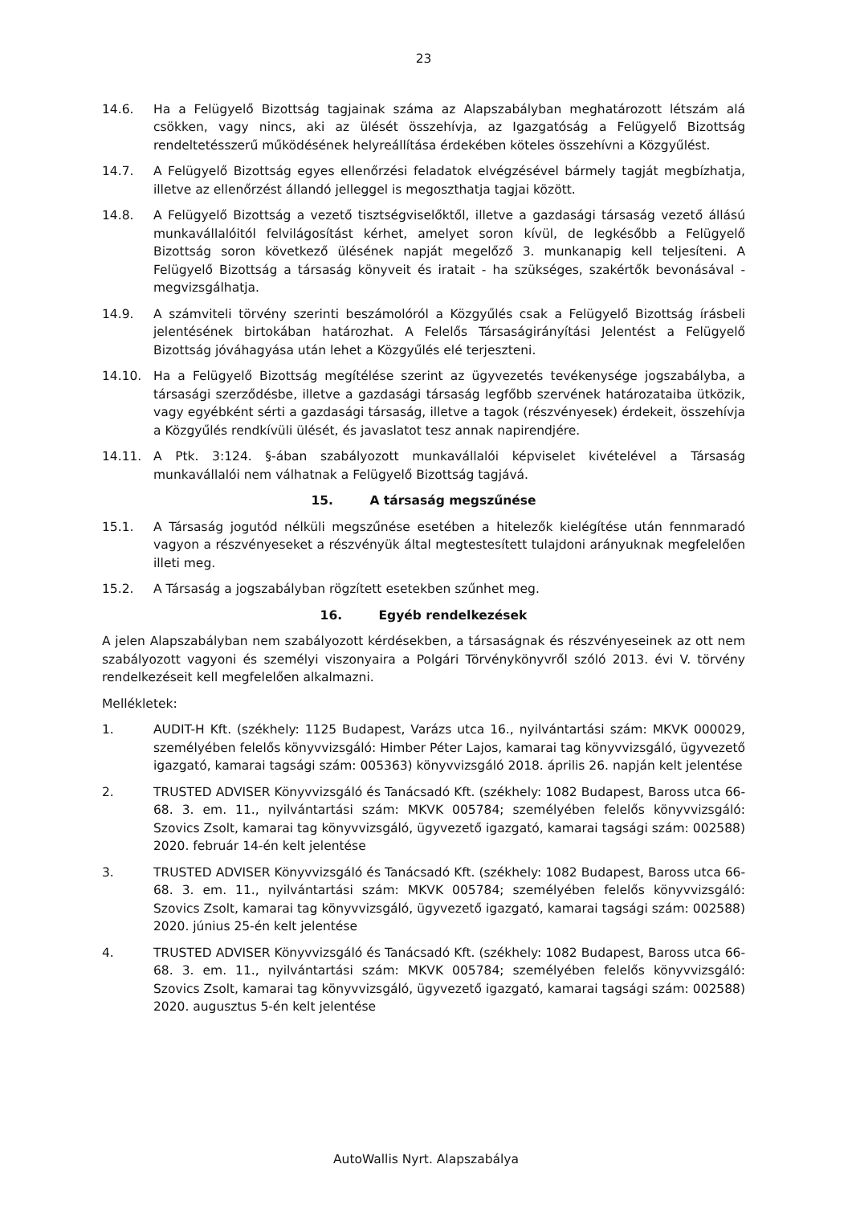23
14.6. Ha a Felügyelő Bizottság tagjainak száma az Alapszabályban meghatározott létszám alá csökken, vagy nincs, aki az ülését összehívja, az Igazgatóság a Felügyelő Bizottság rendeltetésszerű működésének helyreállítása érdekében köteles összehívni a Közgyűlést.
14.7. A Felügyelő Bizottság egyes ellenőrzési feladatok elvégzésével bármely tagját megbízhatja, illetve az ellenőrzést állandó jelleggel is megoszthatja tagjai között.
14.8. A Felügyelő Bizottság a vezető tisztségviselőktől, illetve a gazdasági társaság vezető állású munkavállalóitól felvilágosítást kérhet, amelyet soron kívül, de legkésőbb a Felügyelő Bizottság soron következő ülésének napját megelőző 3. munkanapig kell teljesíteni. A Felügyelő Bizottság a társaság könyveit és iratait - ha szükséges, szakértők bevonásával - megvizsgálhatja.
14.9. A számviteli törvény szerinti beszámolóról a Közgyűlés csak a Felügyelő Bizottság írásbeli jelentésének birtokában határozhat. A Felelős Társaságirányítási Jelentést a Felügyelő Bizottság jóváhagyása után lehet a Közgyűlés elé terjeszteni.
14.10. Ha a Felügyelő Bizottság megítélése szerint az ügyvezetés tevékenysége jogszabályba, a társasági szerződésbe, illetve a gazdasági társaság legfőbb szervének határozataiba ütközik, vagy egyébként sérti a gazdasági társaság, illetve a tagok (részvényesek) érdekeit, összehívja a Közgyűlés rendkívüli ülését, és javaslatot tesz annak napirendjére.
14.11. A Ptk. 3:124. §-ában szabályozott munkavállalói képviselet kivételével a Társaság munkavállalói nem válhatnak a Felügyelő Bizottság tagjává.
15. A társaság megszűnése
15.1. A Társaság jogutód nélküli megszűnése esetében a hitelezők kielégítése után fennmaradó vagyon a részvényeseket a részvényük által megtestesített tulajdoni arányuknak megfelelően illeti meg.
15.2. A Társaság a jogszabályban rögzített esetekben szűnhet meg.
16. Egyéb rendelkezések
A jelen Alapszabályban nem szabályozott kérdésekben, a társaságnak és részvényeseinek az ott nem szabályozott vagyoni és személyi viszonyaira a Polgári Törvénykönyvről szóló 2013. évi V. törvény rendelkezéseit kell megfelelően alkalmazni.
Mellékletek:
1. AUDIT-H Kft. (székhely: 1125 Budapest, Varázs utca 16., nyilvántartási szám: MKVK 000029, személyében felelős könyvvizsgáló: Himber Péter Lajos, kamarai tag könyvvizsgáló, ügyvezető igazgató, kamarai tagsági szám: 005363) könyvvizsgáló 2018. április 26. napján kelt jelentése
2. TRUSTED ADVISER Könyvvizsgáló és Tanácsadó Kft. (székhely: 1082 Budapest, Baross utca 66-68. 3. em. 11., nyilvántartási szám: MKVK 005784; személyében felelős könyvvizsgáló: Szovics Zsolt, kamarai tag könyvvizsgáló, ügyvezető igazgató, kamarai tagsági szám: 002588) 2020. február 14-én kelt jelentése
3. TRUSTED ADVISER Könyvvizsgáló és Tanácsadó Kft. (székhely: 1082 Budapest, Baross utca 66-68. 3. em. 11., nyilvántartási szám: MKVK 005784; személyében felelős könyvvizsgáló: Szovics Zsolt, kamarai tag könyvvizsgáló, ügyvezető igazgató, kamarai tagsági szám: 002588) 2020. június 25-én kelt jelentése
4. TRUSTED ADVISER Könyvvizsgáló és Tanácsadó Kft. (székhely: 1082 Budapest, Baross utca 66-68. 3. em. 11., nyilvántartási szám: MKVK 005784; személyében felelős könyvvizsgáló: Szovics Zsolt, kamarai tag könyvvizsgáló, ügyvezető igazgató, kamarai tagsági szám: 002588) 2020. augusztus 5-én kelt jelentése
AutoWallis Nyrt. Alapszabálya